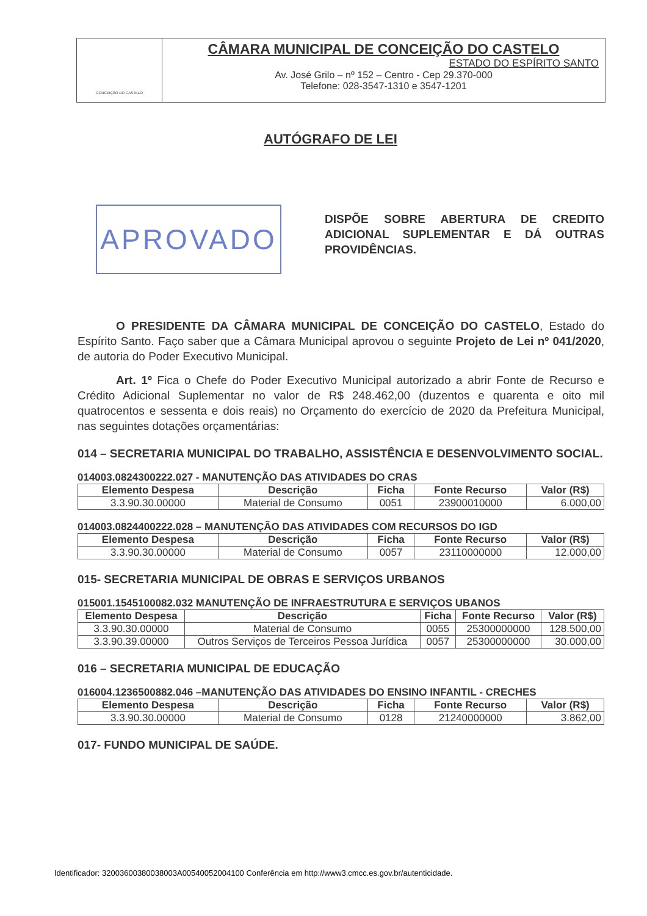CONCEIÇÃO DO CASTELO
CÂMARA MUNICIPAL DE CONCEIÇÃO DO CASTELO
ESTADO DO ESPÍRITO SANTO
Av. José Grilo – nº 152 – Centro - Cep 29.370-000
Telefone: 028-3547-1310 e 3547-1201
APROVADO
AUTÓGRAFO DE LEI
DISPÕE SOBRE ABERTURA DE CREDITO ADICIONAL SUPLEMENTAR E DÁ OUTRAS PROVIDÊNCIAS.
O PRESIDENTE DA CÂMARA MUNICIPAL DE CONCEIÇÃO DO CASTELO, Estado do Espírito Santo. Faço saber que a Câmara Municipal aprovou o seguinte Projeto de Lei nº 041/2020, de autoria do Poder Executivo Municipal.
Art. 1º Fica o Chefe do Poder Executivo Municipal autorizado a abrir Fonte de Recurso e Crédito Adicional Suplementar no valor de R$ 248.462,00 (duzentos e quarenta e oito mil quatrocentos e sessenta e dois reais) no Orçamento do exercício de 2020 da Prefeitura Municipal, nas seguintes dotações orçamentárias:
014 – SECRETARIA MUNICIPAL DO TRABALHO, ASSISTÊNCIA E DESENVOLVIMENTO SOCIAL.
014003.0824300222.027 - MANUTENÇÃO DAS ATIVIDADES DO CRAS
| Elemento Despesa | Descrição | Ficha | Fonte Recurso | Valor (R$) |
| --- | --- | --- | --- | --- |
| 3.3.90.30.00000 | Material de Consumo | 0051 | 23900010000 | 6.000,00 |
014003.0824400222.028 – MANUTENÇÃO DAS ATIVIDADES COM RECURSOS DO IGD
| Elemento Despesa | Descrição | Ficha | Fonte Recurso | Valor (R$) |
| --- | --- | --- | --- | --- |
| 3.3.90.30.00000 | Material de Consumo | 0057 | 23110000000 | 12.000,00 |
015- SECRETARIA MUNICIPAL DE OBRAS E SERVIÇOS URBANOS
015001.1545100082.032 MANUTENÇÃO DE INFRAESTRUTURA E SERVIÇOS UBANOS
| Elemento Despesa | Descrição | Ficha | Fonte Recurso | Valor (R$) |
| --- | --- | --- | --- | --- |
| 3.3.90.30.00000 | Material de Consumo | 0055 | 25300000000 | 128.500,00 |
| 3.3.90.39.00000 | Outros Serviços de Terceiros Pessoa Jurídica | 0057 | 25300000000 | 30.000,00 |
016 – SECRETARIA MUNICIPAL DE EDUCAÇÃO
016004.1236500882.046 –MANUTENÇÃO DAS ATIVIDADES DO ENSINO INFANTIL - CRECHES
| Elemento Despesa | Descrição | Ficha | Fonte Recurso | Valor (R$) |
| --- | --- | --- | --- | --- |
| 3.3.90.30.00000 | Material de Consumo | 0128 | 21240000000 | 3.862,00 |
017- FUNDO MUNICIPAL DE SAÚDE.
Identificador: 32003600380038003A00540052004100 Conferência em http://www3.cmcc.es.gov.br/autenticidade.